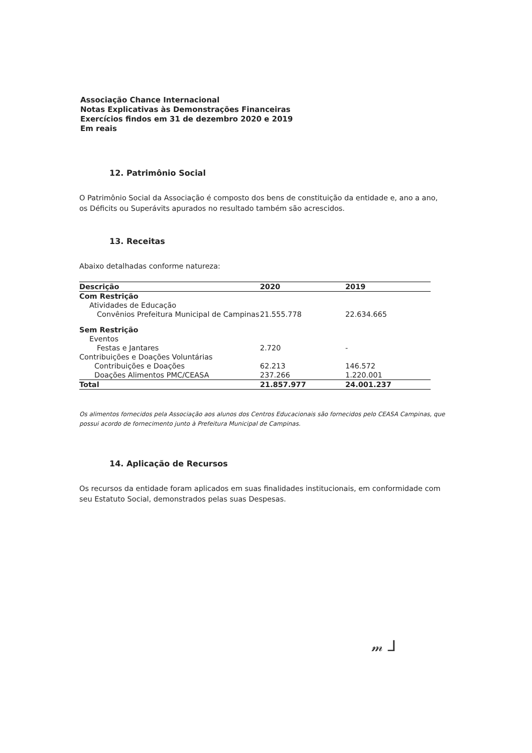Associação Chance Internacional
Notas Explicativas às Demonstrações Financeiras
Exercícios findos em 31 de dezembro 2020 e 2019
Em reais
12. Patrimônio Social
O Patrimônio Social da Associação é composto dos bens de constituição da entidade e, ano a ano, os Déficits ou Superávits apurados no resultado também são acrescidos.
13. Receitas
Abaixo detalhadas conforme natureza:
| Descrição | 2020 | 2019 |
| --- | --- | --- |
| Com Restrição | | |
| Atividades de Educação | | |
| Convênios Prefeitura Municipal de Campinas | 21.555.778 | 22.634.665 |
| Sem Restrição | | |
| Eventos | | |
| Festas e Jantares | 2.720 | - |
| Contribuições e Doações Voluntárias | | |
| Contribuições e Doações | 62.213 | 146.572 |
| Doações Alimentos PMC/CEASA | 237.266 | 1.220.001 |
| Total | 21.857.977 | 24.001.237 |
Os alimentos fornecidos pela Associação aos alunos dos Centros Educacionais são fornecidos pelo CEASA Campinas, que possui acordo de fornecimento junto à Prefeitura Municipal de Campinas.
14. Aplicação de Recursos
Os recursos da entidade foram aplicados em suas finalidades institucionais, em conformidade com seu Estatuto Social, demonstrados pelas suas Despesas.
𝓂 ⅃